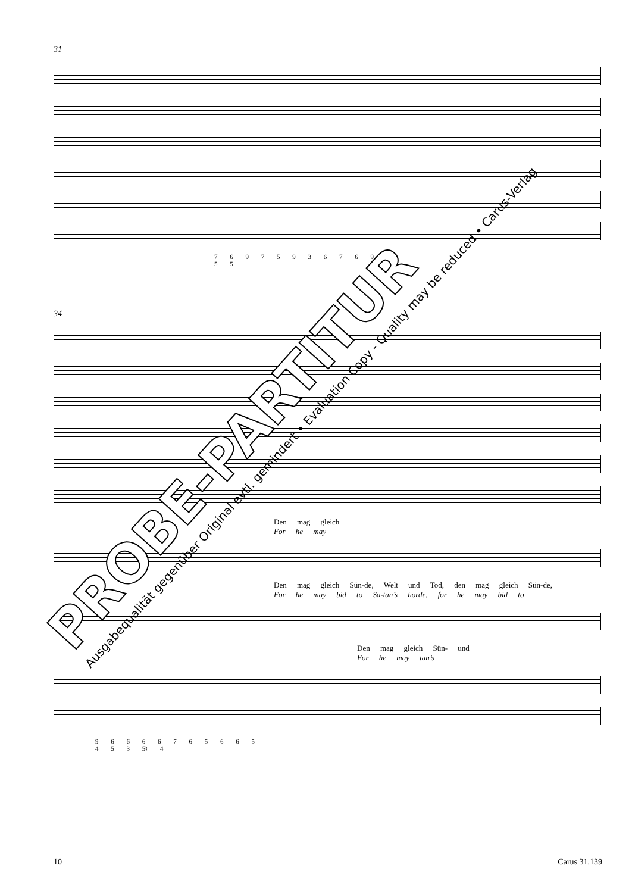31
7 6 9 7 5 9 3 6 7 6 9
5 5
34
Den mag gleich
For he may
Den mag gleich Sün-de, Welt und Tod, den mag gleich Sün-de,
For he may bid to Sa-tan’s horde, for he may bid to
Den mag gleich Sün- und
For he may tan’s
9 6 6 6 6 7 6 5 6 6 5
4 5 3 5♮ 4
PROBE-PARTITUR
Ausgabequalität gegenüber Original evtl. gemindert • Evaluation Copy - Quality may be reduced • Carus-Verlag
10 Carus 31.139